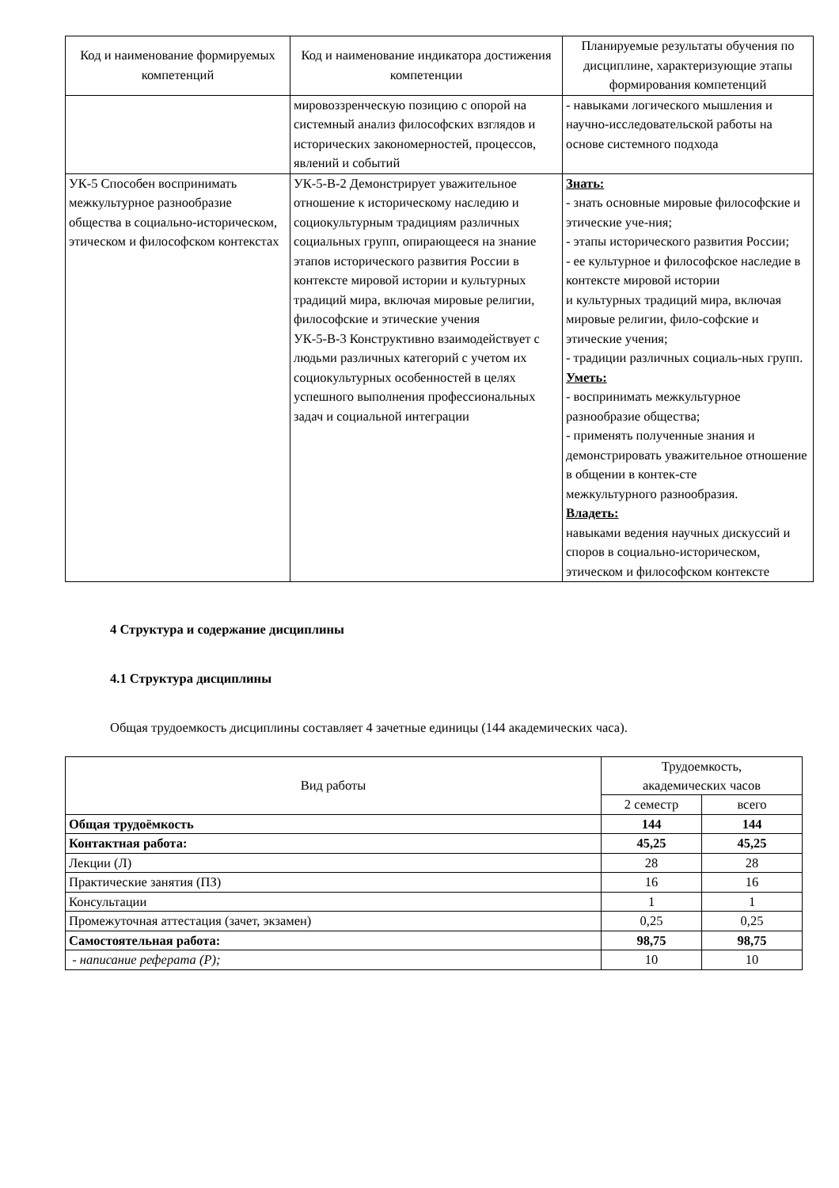| Код и наименование формируемых компетенций | Код и наименование индикатора достижения компетенции | Планируемые результаты обучения по дисциплине, характеризующие этапы формирования компетенций |
| --- | --- | --- |
| | мировоззренческую позицию с опорой на системный анализ философских взглядов и исторических закономерностей, процессов, явлений и событий | - навыками логического мышления и научно-исследовательской работы на основе системного подхода |
| УК-5 Способен воспринимать межкультурное разнообразие общества в социально-историческом, этическом и философском контекстах | УК-5-В-2 Демонстрирует уважительное отношение к историческому наследию и социокультурным традициям различных социальных групп, опирающееся на знание этапов исторического развития России в контексте мировой истории и культурных традиций мира, включая мировые религии, философские и этические учения УК-5-В-3 Конструктивно взаимодействует с людьми различных категорий с учетом их социокультурных особенностей в целях успешного выполнения профессиональных задач и социальной интеграции | Знать: - знать основные мировые философские и этические уче-ния; - этапы исторического развития России; - ее культурное и философское наследие в контексте мировой истории и культурных традиций мира, включая мировые религии, фило-софские и этические учения; - традиции различных социаль-ных групп. Уметь: - воспринимать межкультурное разнообразие общества; - применять полученные знания и демонстрировать уважительное отношение в общении в контек-сте межкультурного разнообразия. Владеть: навыками ведения научных дискуссий и споров в социально-историческом, этическом и философском контексте |
4 Структура и содержание дисциплины
4.1 Структура дисциплины
Общая трудоемкость дисциплины составляет 4 зачетные единицы (144 академических часа).
| Вид работы | Трудоемкость, академических часов | |
| --- | --- | --- |
| | 2 семестр | всего |
| Общая трудоёмкость | 144 | 144 |
| Контактная работа: | 45,25 | 45,25 |
| Лекции (Л) | 28 | 28 |
| Практические занятия (ПЗ) | 16 | 16 |
| Консультации | 1 | 1 |
| Промежуточная аттестация (зачет, экзамен) | 0,25 | 0,25 |
| Самостоятельная работа: | 98,75 | 98,75 |
| - написание реферата (Р); | 10 | 10 |